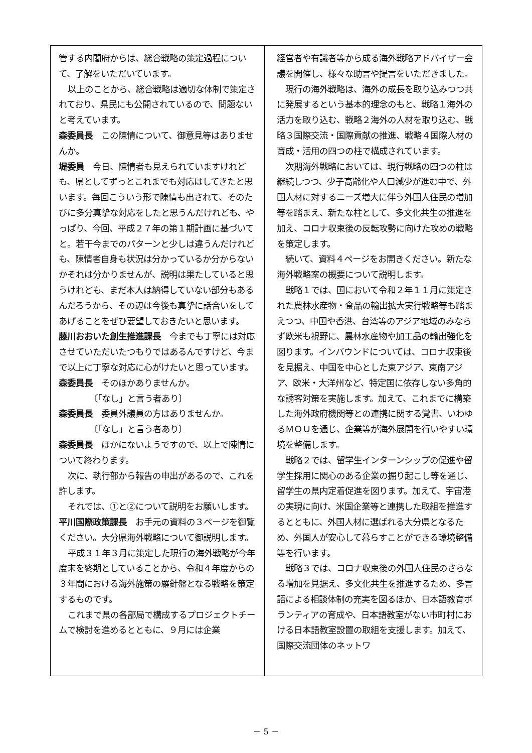管する内閣府からは、総合戦略の策定過程について、了解をいただいています。
以上のことから、総合戦略は適切な体制で策定されており、県民にも公開されているので、問題ないと考えています。
森委員長　この陳情について、御意見等はありませんか。
堤委員　今日、陳情者も見えられていますけれども、県としてずっとこれまでも対応はしてきたと思います。毎回こういう形で陳情も出されて、そのたびに多分真摯な対応をしたと思うんだけれども、やっぱり、今回、平成２７年の第１期計画に基づいてと。若干今までのパターンと少しは違うんだけれども、陳情者自身も状況は分かっているか分からないかそれは分かりませんが、説明は果たしていると思うけれども、まだ本人は納得していない部分もあるんだろうから、その辺は今後も真摯に話合いをしてあげることをぜひ要望しておきたいと思います。
藤川おおいた創生推進課長　今までも丁寧には対応させていただいたつもりではあるんですけど、今まで以上に丁寧な対応に心がけたいと思っています。
森委員長　そのほかありませんか。
〔「なし」と言う者あり〕
森委員長　委員外議員の方はありませんか。
〔「なし」と言う者あり〕
森委員長　ほかにないようですので、以上で陳情について終わります。
次に、執行部から報告の申出があるので、これを許します。
それでは、①と②について説明をお願いします。
平川国際政策課長　お手元の資料の３ページを御覧ください。大分県海外戦略について御説明します。
平成３１年３月に策定した現行の海外戦略が今年度末を終期としていることから、令和４年度からの３年間における海外施策の羅針盤となる戦略を策定するものです。
これまで県の各部局で構成するプロジェクトチームで検討を進めるとともに、９月には企業
経営者や有識者等から成る海外戦略アドバイザー会議を開催し、様々な助言や提言をいただきました。
現行の海外戦略は、海外の成長を取り込みつつ共に発展するという基本的理念のもと、戦略１海外の活力を取り込む、戦略２海外の人材を取り込む、戦略３国際交流・国際貢献の推進、戦略４国際人材の育成・活用の四つの柱で構成されています。
次期海外戦略においては、現行戦略の四つの柱は継続しつつ、少子高齢化や人口減少が進む中で、外国人材に対するニーズ増大に伴う外国人住民の増加等を踏まえ、新たな柱として、多文化共生の推進を加え、コロナ収束後の反転攻勢に向けた攻めの戦略を策定します。
続いて、資料４ページをお開きください。新たな海外戦略案の概要について説明します。
戦略１では、国において令和２年１１月に策定された農林水産物・食品の輸出拡大実行戦略等も踏まえつつ、中国や香港、台湾等のアジア地域のみならず欧米も視野に、農林水産物や加工品の輸出強化を図ります。インバウンドについては、コロナ収束後を見据え、中国を中心とした東アジア、東南アジア、欧米・大洋州など、特定国に依存しない多角的な誘客対策を実施します。加えて、これまでに構築した海外政府機関等との連携に関する覚書、いわゆるＭＯＵを通じ、企業等が海外展開を行いやすい環境を整備します。
戦略２では、留学生インターンシップの促進や留学生採用に関心のある企業の掘り起こし等を通じ、留学生の県内定着促進を図ります。加えて、宇宙港の実現に向け、米国企業等と連携した取組を推進するとともに、外国人材に選ばれる大分県となるため、外国人が安心して暮らすことができる環境整備等を行います。
戦略３では、コロナ収束後の外国人住民のさらなる増加を見据え、多文化共生を推進するため、多言語による相談体制の充実を図るほか、日本語教育ボランティアの育成や、日本語教室がない市町村における日本語教室設置の取組を支援します。加えて、国際交流団体のネットワ
－ 5 －